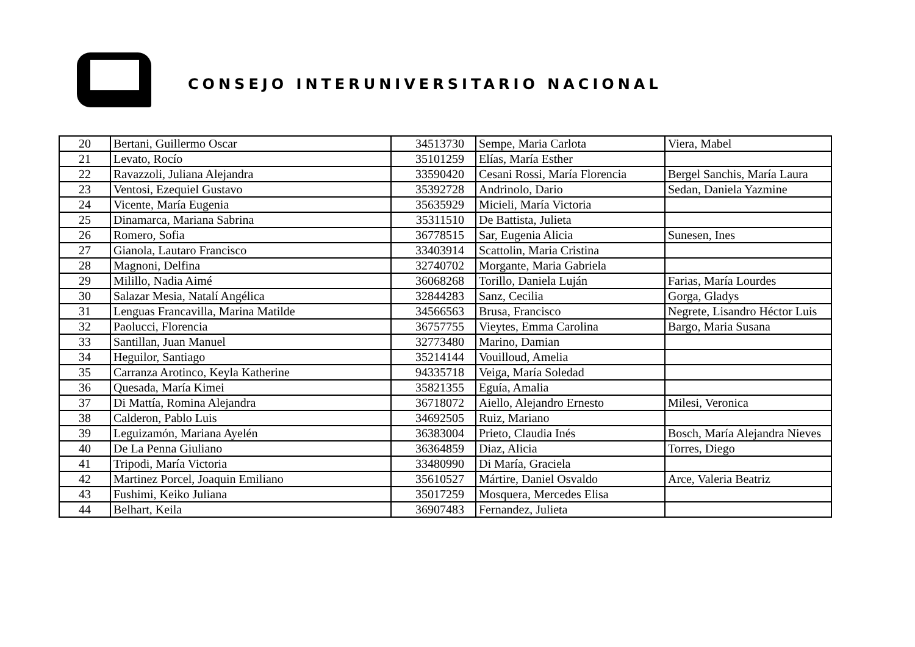CONSEJO INTERUNIVERSITARIO NACIONAL
| 20 | Bertani, Guillermo Oscar | 34513730 | Sempe, Maria Carlota | Viera, Mabel |
| 21 | Levato, Rocío | 35101259 | Elías, María Esther | |
| 22 | Ravazzoli, Juliana Alejandra | 33590420 | Cesani Rossi, María Florencia | Bergel Sanchis, María Laura |
| 23 | Ventosi, Ezequiel Gustavo | 35392728 | Andrinolo, Dario | Sedan, Daniela Yazmine |
| 24 | Vicente, María Eugenia | 35635929 | Micieli, María Victoria | |
| 25 | Dinamarca, Mariana Sabrina | 35311510 | De Battista, Julieta | |
| 26 | Romero, Sofia | 36778515 | Sar, Eugenia Alicia | Sunesen, Ines |
| 27 | Gianola, Lautaro Francisco | 33403914 | Scattolin, Maria Cristina | |
| 28 | Magnoni, Delfina | 32740702 | Morgante, Maria Gabriela | |
| 29 | Milillo, Nadia Aimé | 36068268 | Torillo, Daniela Luján | Farias, María Lourdes |
| 30 | Salazar Mesia, Natalí Angélica | 32844283 | Sanz, Cecilia | Gorga, Gladys |
| 31 | Lenguas Francavilla, Marina Matilde | 34566563 | Brusa, Francisco | Negrete, Lisandro Héctor Luis |
| 32 | Paolucci, Florencia | 36757755 | Vieytes, Emma Carolina | Bargo, Maria Susana |
| 33 | Santillan, Juan Manuel | 32773480 | Marino, Damian | |
| 34 | Heguilor, Santiago | 35214144 | Vouilloud, Amelia | |
| 35 | Carranza Arotinco, Keyla Katherine | 94335718 | Veiga, María Soledad | |
| 36 | Quesada, María Kimei | 35821355 | Eguía, Amalia | |
| 37 | Di Mattía, Romina Alejandra | 36718072 | Aiello, Alejandro Ernesto | Milesi, Veronica |
| 38 | Calderon, Pablo Luis | 34692505 | Ruiz, Mariano | |
| 39 | Leguizamón, Mariana Ayelén | 36383004 | Prieto, Claudia Inés | Bosch, María Alejandra Nieves |
| 40 | De La Penna Giuliano | 36364859 | Diaz, Alicia | Torres, Diego |
| 41 | Tripodi, María Victoria | 33480990 | Di María, Graciela | |
| 42 | Martinez Porcel, Joaquin Emiliano | 35610527 | Mártire, Daniel Osvaldo | Arce, Valeria Beatriz |
| 43 | Fushimi, Keiko Juliana | 35017259 | Mosquera, Mercedes Elisa | |
| 44 | Belhart, Keila | 36907483 | Fernandez, Julieta | |